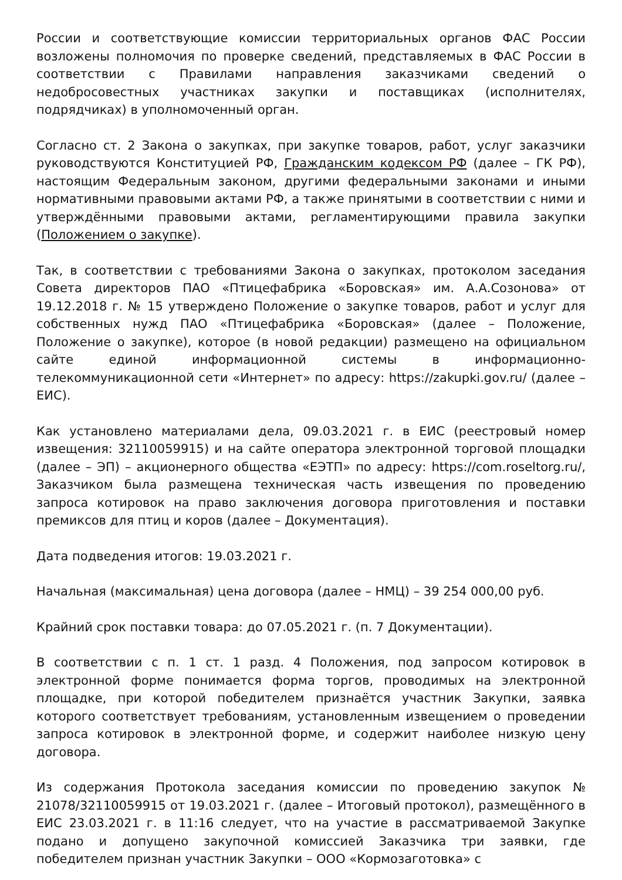России и соответствующие комиссии территориальных органов ФАС России возложены полномочия по проверке сведений, представляемых в ФАС России в соответствии с Правилами направления заказчиками сведений о недобросовестных участниках закупки и поставщиках (исполнителях, подрядчиках) в уполномоченный орган.
Согласно ст. 2 Закона о закупках, при закупке товаров, работ, услуг заказчики руководствуются Конституцией РФ, Гражданским кодексом РФ (далее – ГК РФ), настоящим Федеральным законом, другими федеральными законами и иными нормативными правовыми актами РФ, а также принятыми в соответствии с ними и утверждёнными правовыми актами, регламентирующими правила закупки (Положением о закупке).
Так, в соответствии с требованиями Закона о закупках, протоколом заседания Совета директоров ПАО «Птицефабрика «Боровская» им. А.А.Созонова» от 19.12.2018 г. № 15 утверждено Положение о закупке товаров, работ и услуг для собственных нужд ПАО «Птицефабрика «Боровская» (далее – Положение, Положение о закупке), которое (в новой редакции) размещено на официальном сайте единой информационной системы в информационно-телекоммуникационной сети «Интернет» по адресу: https://zakupki.gov.ru/ (далее – ЕИС).
Как установлено материалами дела, 09.03.2021 г. в ЕИС (реестровый номер извещения: 32110059915) и на сайте оператора электронной торговой площадки (далее – ЭП) – акционерного общества «ЕЭТП» по адресу: https://com.roseltorg.ru/, Заказчиком была размещена техническая часть извещения по проведению запроса котировок на право заключения договора приготовления и поставки премиксов для птиц и коров (далее – Документация).
Дата подведения итогов: 19.03.2021 г.
Начальная (максимальная) цена договора (далее – НМЦ) – 39 254 000,00 руб.
Крайний срок поставки товара: до 07.05.2021 г. (п. 7 Документации).
В соответствии с п. 1 ст. 1 разд. 4 Положения, под запросом котировок в электронной форме понимается форма торгов, проводимых на электронной площадке, при которой победителем признаётся участник Закупки, заявка которого соответствует требованиям, установленным извещением о проведении запроса котировок в электронной форме, и содержит наиболее низкую цену договора.
Из содержания Протокола заседания комиссии по проведению закупок № 21078/32110059915 от 19.03.2021 г. (далее – Итоговый протокол), размещённого в ЕИС 23.03.2021 г. в 11:16 следует, что на участие в рассматриваемой Закупке подано и допущено закупочной комиссией Заказчика три заявки, где победителем признан участник Закупки – ООО «Кормозаготовка» с